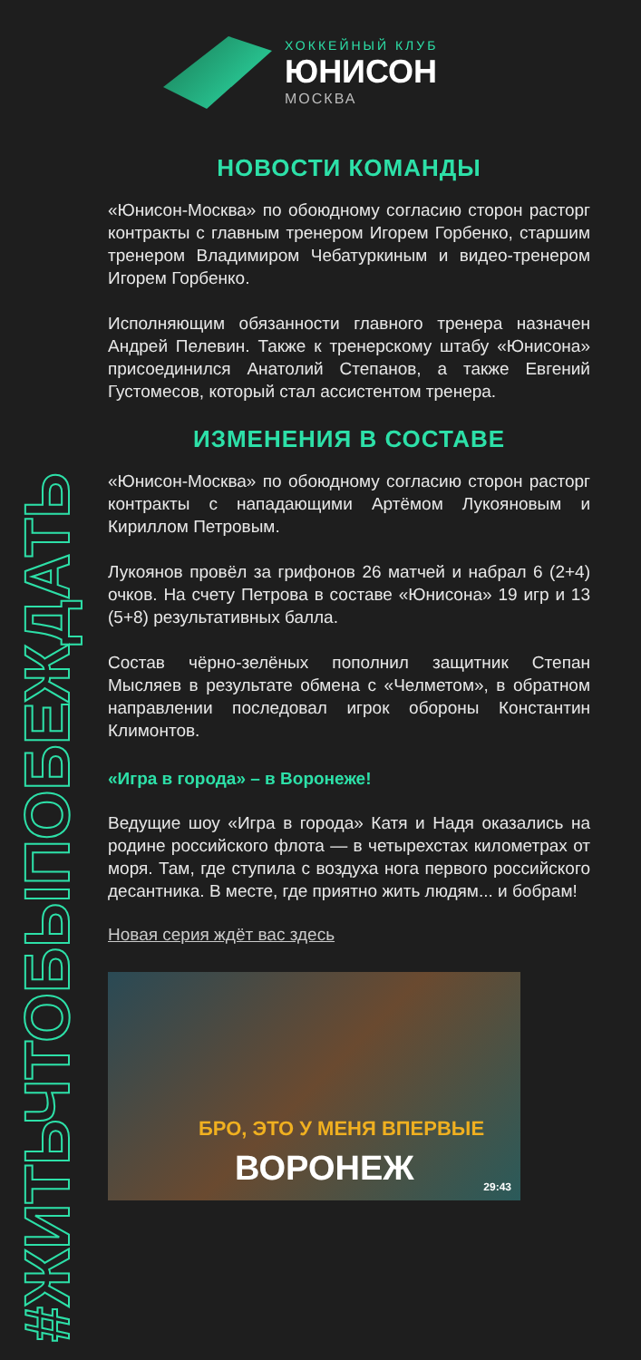#ЖИТЬЧТОБЫПОБЕЖДАТЬ
ХОККЕЙНЫЙ КЛУБ
ЮНИСОН
МОСКВА
НОВОСТИ КОМАНДЫ
«Юнисон-Москва» по обоюдному согласию сторон расторг контракты с главным тренером Игорем Горбенко, старшим тренером Владимиром Чебатуркиным и видео-тренером Игорем Горбенко.
Исполняющим обязанности главного тренера назначен Андрей Пелевин. Также к тренерскому штабу «Юнисона» присоединился Анатолий Степанов, а также Евгений Густомесов, который стал ассистентом тренера.
ИЗМЕНЕНИЯ В СОСТАВЕ
«Юнисон-Москва» по обоюдному согласию сторон расторг контракты с нападающими Артёмом Лукояновым и Кириллом Петровым.
Лукоянов провёл за грифонов 26 матчей и набрал 6 (2+4) очков. На счету Петрова в составе «Юнисона» 19 игр и 13 (5+8) результативных балла.
Состав чёрно-зелёных пополнил защитник Степан Мысляев в результате обмена с «Челметом», в обратном направлении последовал игрок обороны Константин Климонтов.
«Игра в города» – в Воронеже!
Ведущие шоу «Игра в города» Катя и Надя оказались на родине российского флота — в четырехстах километрах от моря. Там, где ступила с воздуха нога первого российского десантника. В месте, где приятно жить людям... и бобрам!
Новая серия ждёт вас здесь
БРО, ЭТО У МЕНЯ ВПЕРВЫЕ
ВОРОНЕЖ 29:43